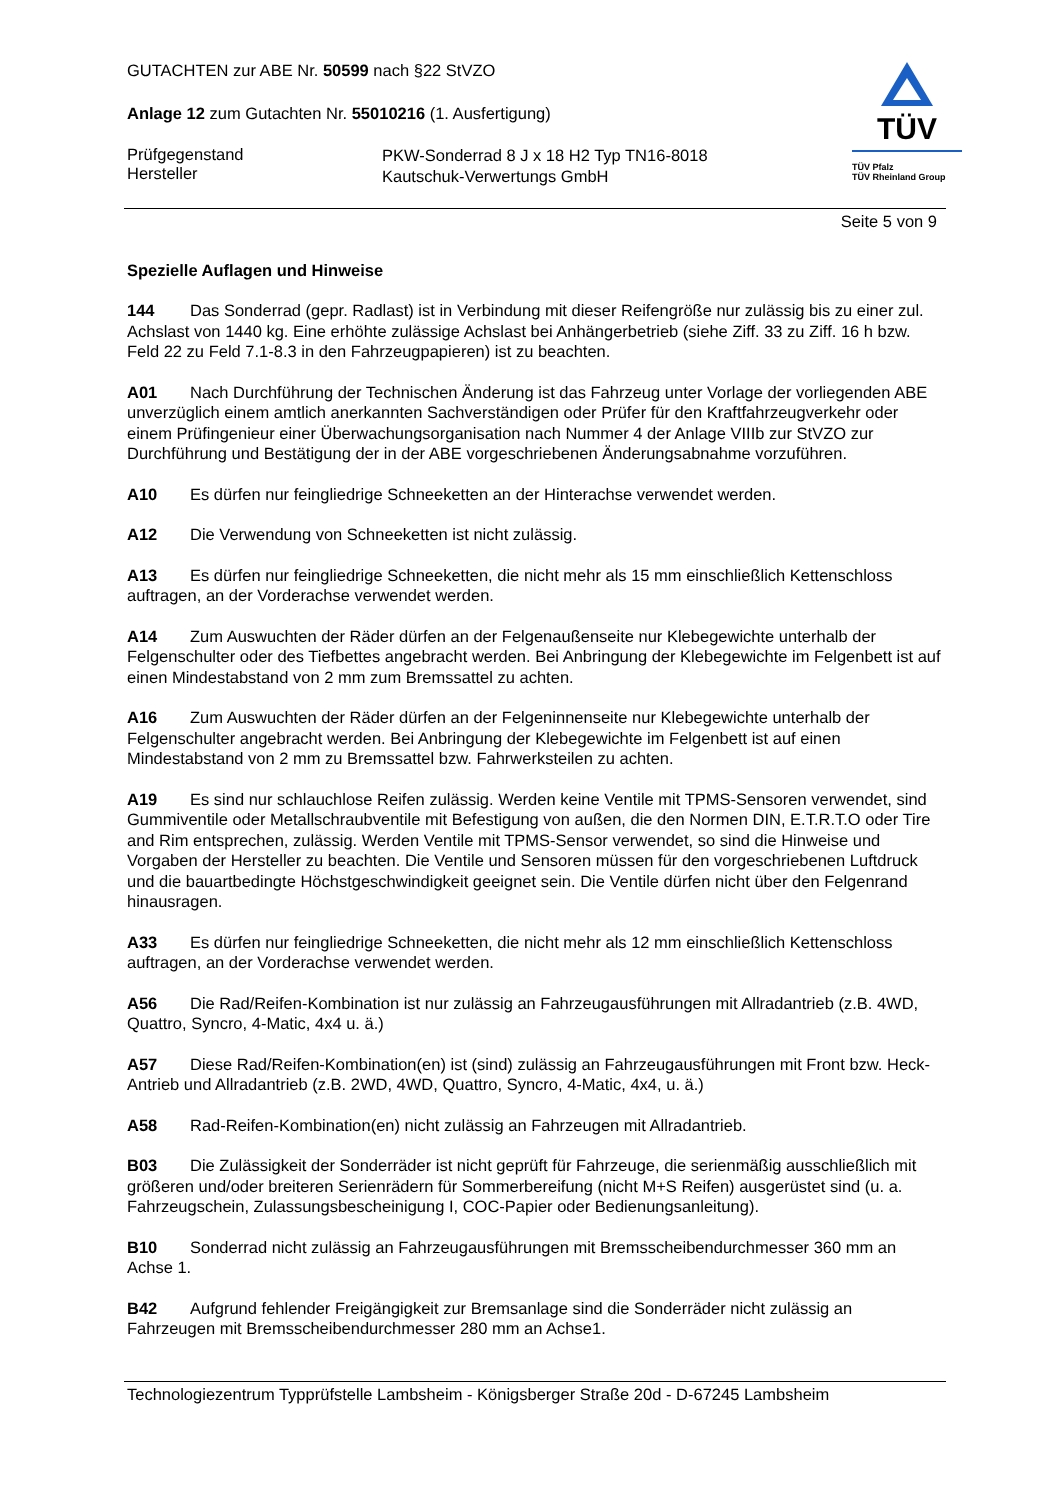TÜV
TÜV Pfalz
TÜV Rheinland Group
GUTACHTEN zur ABE Nr. 50599 nach §22 StVZO
Anlage 12 zum Gutachten Nr. 55010216 (1. Ausfertigung)
Prüfgegenstand
Hersteller
PKW-Sonderrad 8 J x 18 H2 Typ TN16-8018
Kautschuk-Verwertungs GmbH
Seite 5 von 9
Spezielle Auflagen und Hinweise
144 Das Sonderrad (gepr. Radlast) ist in Verbindung mit dieser Reifengröße nur zulässig bis zu einer zul. Achslast von 1440 kg. Eine erhöhte zulässige Achslast bei Anhängerbetrieb (siehe Ziff. 33 zu Ziff. 16 h bzw. Feld 22 zu Feld 7.1-8.3 in den Fahrzeugpapieren) ist zu beachten.
A01 Nach Durchführung der Technischen Änderung ist das Fahrzeug unter Vorlage der vorliegenden ABE unverzüglich einem amtlich anerkannten Sachverständigen oder Prüfer für den Kraftfahrzeugverkehr oder einem Prüfingenieur einer Überwachungsorganisation nach Nummer 4 der Anlage VIIIb zur StVZO zur Durchführung und Bestätigung der in der ABE vorgeschriebenen Änderungsabnahme vorzuführen.
A10 Es dürfen nur feingliedrige Schneeketten an der Hinterachse verwendet werden.
A12 Die Verwendung von Schneeketten ist nicht zulässig.
A13 Es dürfen nur feingliedrige Schneeketten, die nicht mehr als 15 mm einschließlich Kettenschloss auftragen, an der Vorderachse verwendet werden.
A14 Zum Auswuchten der Räder dürfen an der Felgenaußenseite nur Klebegewichte unterhalb der Felgenschulter oder des Tiefbettes angebracht werden. Bei Anbringung der Klebegewichte im Felgenbett ist auf einen Mindestabstand von 2 mm zum Bremssattel zu achten.
A16 Zum Auswuchten der Räder dürfen an der Felgeninnenseite nur Klebegewichte unterhalb der Felgenschulter angebracht werden. Bei Anbringung der Klebegewichte im Felgenbett ist auf einen Mindestabstand von 2 mm zu Bremssattel bzw. Fahrwerksteilen zu achten.
A19 Es sind nur schlauchlose Reifen zulässig. Werden keine Ventile mit TPMS-Sensoren verwendet, sind Gummiventile oder Metallschraubventile mit Befestigung von außen, die den Normen DIN, E.T.R.T.O oder Tire and Rim entsprechen, zulässig. Werden Ventile mit TPMS-Sensor verwendet, so sind die Hinweise und Vorgaben der Hersteller zu beachten. Die Ventile und Sensoren müssen für den vorgeschriebenen Luftdruck und die bauartbedingte Höchstgeschwindigkeit geeignet sein. Die Ventile dürfen nicht über den Felgenrand hinausragen.
A33 Es dürfen nur feingliedrige Schneeketten, die nicht mehr als 12 mm einschließlich Kettenschloss auftragen, an der Vorderachse verwendet werden.
A56 Die Rad/Reifen-Kombination ist nur zulässig an Fahrzeugausführungen mit Allradantrieb (z.B. 4WD, Quattro, Syncro, 4-Matic, 4x4 u. ä.)
A57 Diese Rad/Reifen-Kombination(en) ist (sind) zulässig an Fahrzeugausführungen mit Front bzw. Heck-Antrieb und Allradantrieb (z.B. 2WD, 4WD, Quattro, Syncro, 4-Matic, 4x4, u. ä.)
A58 Rad-Reifen-Kombination(en) nicht zulässig an Fahrzeugen mit Allradantrieb.
B03 Die Zulässigkeit der Sonderräder ist nicht geprüft für Fahrzeuge, die serienmäßig ausschließlich mit größeren und/oder breiteren Serienrädern für Sommerbereifung (nicht M+S Reifen) ausgerüstet sind (u. a. Fahrzeugschein, Zulassungsbescheinigung I, COC-Papier oder Bedienungsanleitung).
B10 Sonderrad nicht zulässig an Fahrzeugausführungen mit Bremsscheibendurchmesser 360 mm an Achse 1.
B42 Aufgrund fehlender Freigängigkeit zur Bremsanlage sind die Sonderräder nicht zulässig an Fahrzeugen mit Bremsscheibendurchmesser 280 mm an Achse1.
Technologiezentrum Typprüfstelle Lambsheim - Königsberger Straße 20d - D-67245 Lambsheim